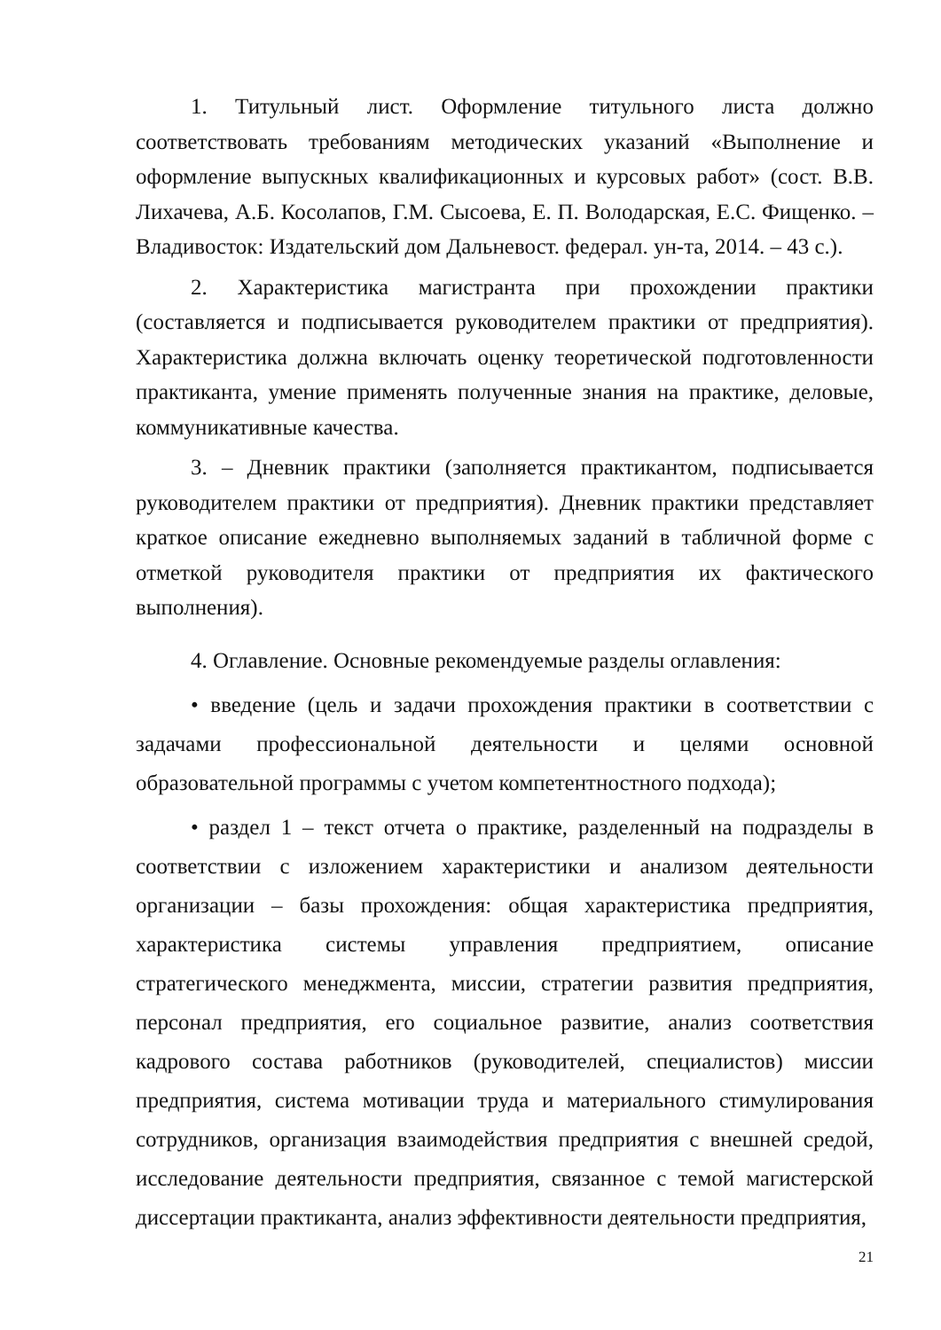1. Титульный лист. Оформление титульного листа должно соответствовать требованиям методических указаний «Выполнение и оформление выпускных квалификационных и курсовых работ» (сост. В.В. Лихачева, А.Б. Косолапов, Г.М. Сысоева, Е. П. Володарская, Е.С. Фищенко. – Владивосток: Издательский дом Дальневост. федерал. ун-та, 2014. – 43 с.).
2. Характеристика магистранта при прохождении практики (составляется и подписывается руководителем практики от предприятия). Характеристика должна включать оценку теоретической подготовленности практиканта, умение применять полученные знания на практике, деловые, коммуникативные качества.
3. – Дневник практики (заполняется практикантом, подписывается руководителем практики от предприятия). Дневник практики представляет краткое описание ежедневно выполняемых заданий в табличной форме с отметкой руководителя практики от предприятия их фактического выполнения).
4. Оглавление. Основные рекомендуемые разделы оглавления:
• введение (цель и задачи прохождения практики в соответствии с задачами профессиональной деятельности и целями основной образовательной программы с учетом компетентностного подхода);
• раздел 1 – текст отчета о практике, разделенный на подразделы в соответствии с изложением характеристики и анализом деятельности организации – базы прохождения: общая характеристика предприятия, характеристика системы управления предприятием, описание стратегического менеджмента, миссии, стратегии развития предприятия, персонал предприятия, его социальное развитие, анализ соответствия кадрового состава работников (руководителей, специалистов) миссии предприятия, система мотивации труда и материального стимулирования сотрудников, организация взаимодействия предприятия с внешней средой, исследование деятельности предприятия, связанное с темой магистерской диссертации практиканта, анализ эффективности деятельности предприятия,
21